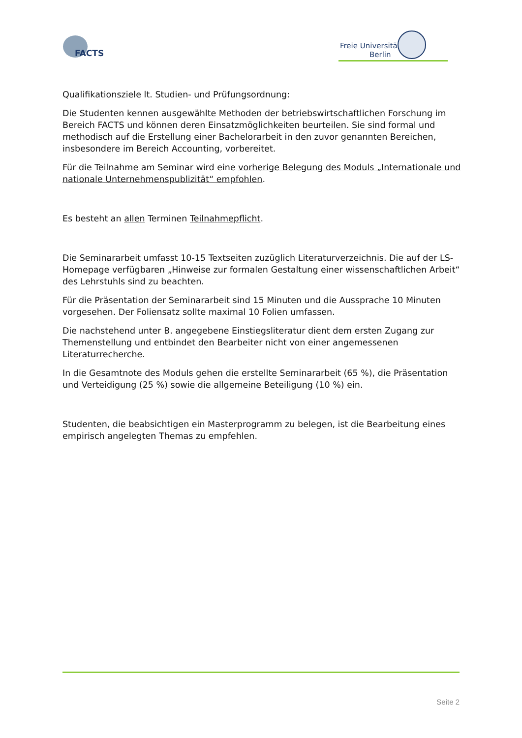FACTS
Freie Universität Berlin
Qualifikationsziele lt. Studien- und Prüfungsordnung:
Die Studenten kennen ausgewählte Methoden der betriebswirtschaftlichen Forschung im Bereich FACTS und können deren Einsatzmöglichkeiten beurteilen. Sie sind formal und methodisch auf die Erstellung einer Bachelorarbeit in den zuvor genannten Bereichen, insbesondere im Bereich Accounting, vorbereitet.
Für die Teilnahme am Seminar wird eine vorherige Belegung des Moduls „Internationale und nationale Unternehmenspublizität“ empfohlen.
Es besteht an allen Terminen Teilnahmepflicht.
Die Seminararbeit umfasst 10-15 Textseiten zuzüglich Literaturverzeichnis. Die auf der LS-Homepage verfügbaren „Hinweise zur formalen Gestaltung einer wissenschaftlichen Arbeit“ des Lehrstuhls sind zu beachten.
Für die Präsentation der Seminararbeit sind 15 Minuten und die Aussprache 10 Minuten vorgesehen. Der Foliensatz sollte maximal 10 Folien umfassen.
Die nachstehend unter B. angegebene Einstiegsliteratur dient dem ersten Zugang zur Themenstellung und entbindet den Bearbeiter nicht von einer angemessenen Literaturrecherche.
In die Gesamtnote des Moduls gehen die erstellte Seminararbeit (65 %), die Präsentation und Verteidigung (25 %) sowie die allgemeine Beteiligung (10 %) ein.
Studenten, die beabsichtigen ein Masterprogramm zu belegen, ist die Bearbeitung eines empirisch angelegten Themas zu empfehlen.
Seite 2